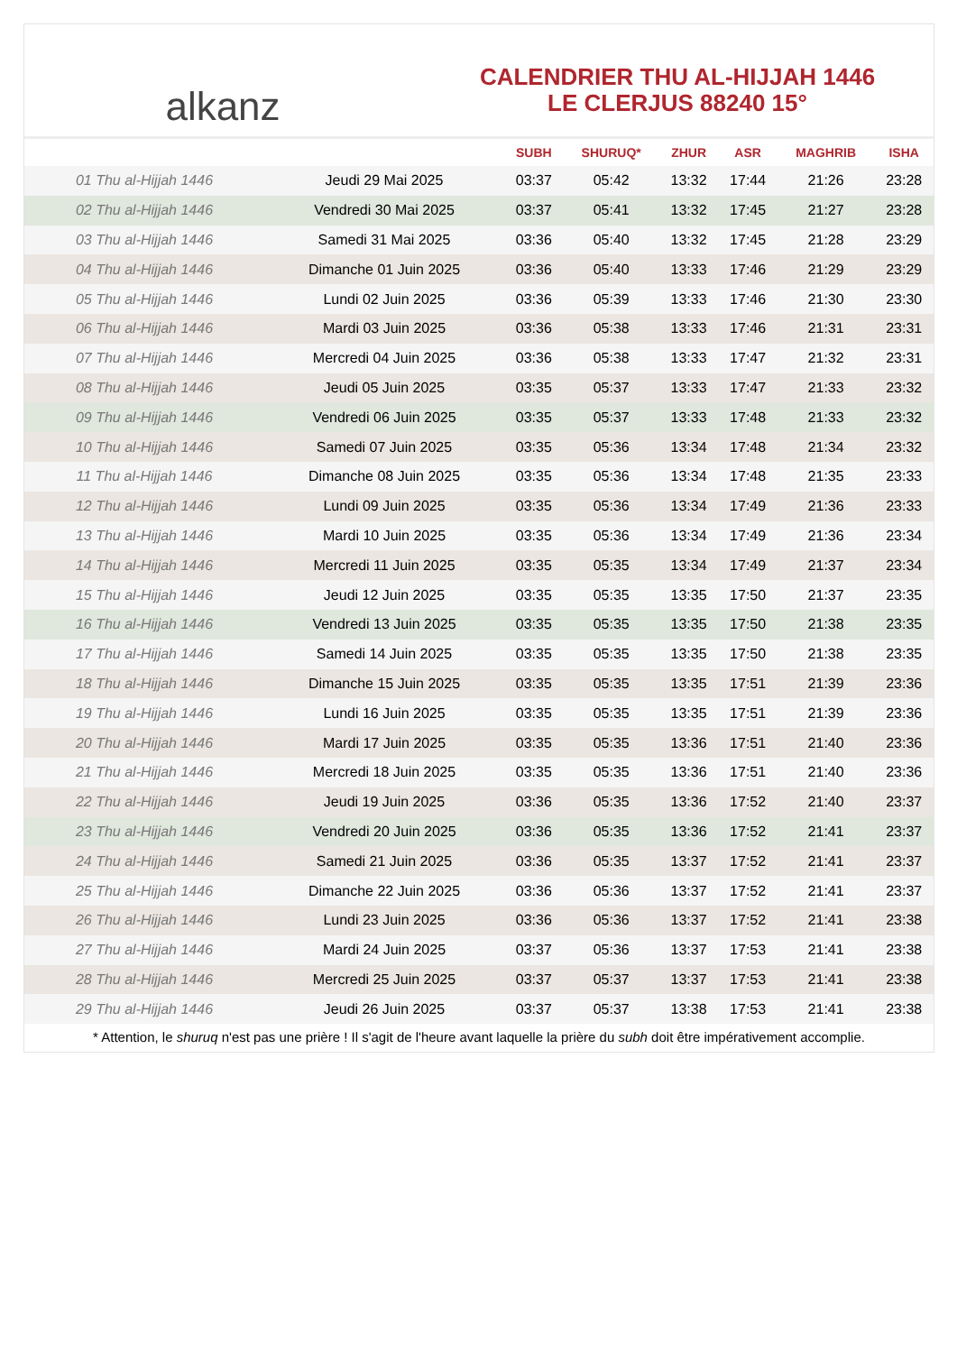alkanz
CALENDRIER THU AL-HIJJAH 1446
LE CLERJUS 88240 15°
| | | SUBH | SHURUQ* | ZHUR | ASR | MAGHRIB | ISHA |
| --- | --- | --- | --- | --- | --- | --- | --- |
| 01 Thu al-Hijjah 1446 | Jeudi 29 Mai 2025 | 03:37 | 05:42 | 13:32 | 17:44 | 21:26 | 23:28 |
| 02 Thu al-Hijjah 1446 | Vendredi 30 Mai 2025 | 03:37 | 05:41 | 13:32 | 17:45 | 21:27 | 23:28 |
| 03 Thu al-Hijjah 1446 | Samedi 31 Mai 2025 | 03:36 | 05:40 | 13:32 | 17:45 | 21:28 | 23:29 |
| 04 Thu al-Hijjah 1446 | Dimanche 01 Juin 2025 | 03:36 | 05:40 | 13:33 | 17:46 | 21:29 | 23:29 |
| 05 Thu al-Hijjah 1446 | Lundi 02 Juin 2025 | 03:36 | 05:39 | 13:33 | 17:46 | 21:30 | 23:30 |
| 06 Thu al-Hijjah 1446 | Mardi 03 Juin 2025 | 03:36 | 05:38 | 13:33 | 17:46 | 21:31 | 23:31 |
| 07 Thu al-Hijjah 1446 | Mercredi 04 Juin 2025 | 03:36 | 05:38 | 13:33 | 17:47 | 21:32 | 23:31 |
| 08 Thu al-Hijjah 1446 | Jeudi 05 Juin 2025 | 03:35 | 05:37 | 13:33 | 17:47 | 21:33 | 23:32 |
| 09 Thu al-Hijjah 1446 | Vendredi 06 Juin 2025 | 03:35 | 05:37 | 13:33 | 17:48 | 21:33 | 23:32 |
| 10 Thu al-Hijjah 1446 | Samedi 07 Juin 2025 | 03:35 | 05:36 | 13:34 | 17:48 | 21:34 | 23:32 |
| 11 Thu al-Hijjah 1446 | Dimanche 08 Juin 2025 | 03:35 | 05:36 | 13:34 | 17:48 | 21:35 | 23:33 |
| 12 Thu al-Hijjah 1446 | Lundi 09 Juin 2025 | 03:35 | 05:36 | 13:34 | 17:49 | 21:36 | 23:33 |
| 13 Thu al-Hijjah 1446 | Mardi 10 Juin 2025 | 03:35 | 05:36 | 13:34 | 17:49 | 21:36 | 23:34 |
| 14 Thu al-Hijjah 1446 | Mercredi 11 Juin 2025 | 03:35 | 05:35 | 13:34 | 17:49 | 21:37 | 23:34 |
| 15 Thu al-Hijjah 1446 | Jeudi 12 Juin 2025 | 03:35 | 05:35 | 13:35 | 17:50 | 21:37 | 23:35 |
| 16 Thu al-Hijjah 1446 | Vendredi 13 Juin 2025 | 03:35 | 05:35 | 13:35 | 17:50 | 21:38 | 23:35 |
| 17 Thu al-Hijjah 1446 | Samedi 14 Juin 2025 | 03:35 | 05:35 | 13:35 | 17:50 | 21:38 | 23:35 |
| 18 Thu al-Hijjah 1446 | Dimanche 15 Juin 2025 | 03:35 | 05:35 | 13:35 | 17:51 | 21:39 | 23:36 |
| 19 Thu al-Hijjah 1446 | Lundi 16 Juin 2025 | 03:35 | 05:35 | 13:35 | 17:51 | 21:39 | 23:36 |
| 20 Thu al-Hijjah 1446 | Mardi 17 Juin 2025 | 03:35 | 05:35 | 13:36 | 17:51 | 21:40 | 23:36 |
| 21 Thu al-Hijjah 1446 | Mercredi 18 Juin 2025 | 03:35 | 05:35 | 13:36 | 17:51 | 21:40 | 23:36 |
| 22 Thu al-Hijjah 1446 | Jeudi 19 Juin 2025 | 03:36 | 05:35 | 13:36 | 17:52 | 21:40 | 23:37 |
| 23 Thu al-Hijjah 1446 | Vendredi 20 Juin 2025 | 03:36 | 05:35 | 13:36 | 17:52 | 21:41 | 23:37 |
| 24 Thu al-Hijjah 1446 | Samedi 21 Juin 2025 | 03:36 | 05:35 | 13:37 | 17:52 | 21:41 | 23:37 |
| 25 Thu al-Hijjah 1446 | Dimanche 22 Juin 2025 | 03:36 | 05:36 | 13:37 | 17:52 | 21:41 | 23:37 |
| 26 Thu al-Hijjah 1446 | Lundi 23 Juin 2025 | 03:36 | 05:36 | 13:37 | 17:52 | 21:41 | 23:38 |
| 27 Thu al-Hijjah 1446 | Mardi 24 Juin 2025 | 03:37 | 05:36 | 13:37 | 17:53 | 21:41 | 23:38 |
| 28 Thu al-Hijjah 1446 | Mercredi 25 Juin 2025 | 03:37 | 05:37 | 13:37 | 17:53 | 21:41 | 23:38 |
| 29 Thu al-Hijjah 1446 | Jeudi 26 Juin 2025 | 03:37 | 05:37 | 13:38 | 17:53 | 21:41 | 23:38 |
* Attention, le shuruq n'est pas une prière ! Il s'agit de l'heure avant laquelle la prière du subh doit être impérativement accomplie.